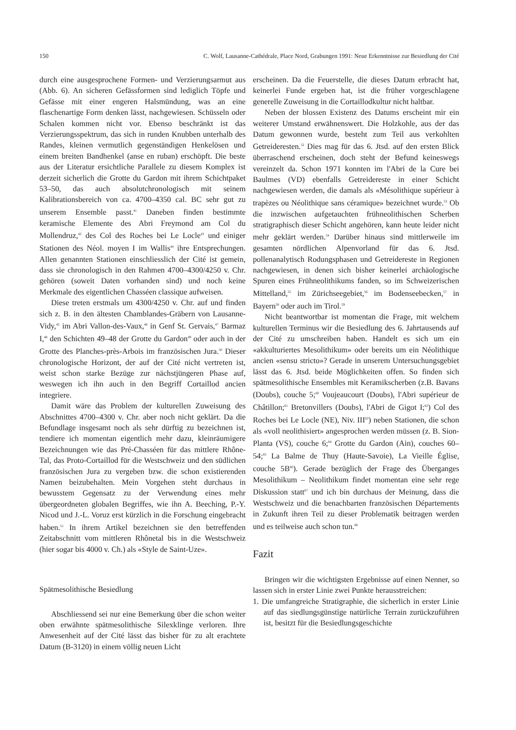150 C. Wolf, Lausanne-Cathédrale, Place Nord, Grabungen 1991: Neue Erkenntnisse zur Besiedlung der Cité
durch eine ausgesprochene Formen- und Verzierungsarmut aus (Abb. 6). An sicheren Gefässformen sind lediglich Töpfe und Gefässe mit einer engeren Halsmündung, was an eine flaschenartige Form denken lässt, nachgewiesen. Schüsseln oder Schalen kommen nicht vor. Ebenso beschränkt ist das Verzierungsspektrum, das sich in runden Knubben unterhalb des Randes, kleinen vermutlich gegenständigen Henkelösen und einem breiten Bandhenkel (anse en ruban) erschöpft. Die beste aus der Literatur ersichtliche Parallele zu diesem Komplex ist derzeit sicherlich die Grotte du Gardon mit ihrem Schichtpaket 53–50, das auch absolutchronologisch mit seinem Kalibrationsbereich von ca. 4700–4350 cal. BC sehr gut zu unserem Ensemble passt.<sup>41</sup> Daneben finden bestimmte keramische Elemente des Abri Freymond am Col du Mollendruz,<sup>42</sup> des Col des Roches bei Le Locle<sup>43</sup> und einiger Stationen des Néol. moyen I im Wallis<sup>44</sup> ihre Entsprechungen. Allen genannten Stationen einschliesslich der Cité ist gemein, dass sie chronologisch in den Rahmen 4700–4300/4250 v. Chr. gehören (soweit Daten vorhanden sind) und noch keine Merkmale des eigentlichen Chasséen classique aufweisen.
Diese treten erstmals um 4300/4250 v. Chr. auf und finden sich z. B. in den ältesten Chamblandes-Gräbern von Lausanne-Vidy,<sup>45</sup> im Abri Vallon-des-Vaux,<sup>46</sup> in Genf St. Gervais,<sup>47</sup> Barmaz I,<sup>48</sup> den Schichten 49–48 der Grotte du Gardon<sup>49</sup> oder auch in der Grotte des Planches-près-Arbois im französischen Jura.<sup>50</sup> Dieser chronologische Horizont, der auf der Cité nicht vertreten ist, weist schon starke Bezüge zur nächstjüngeren Phase auf, weswegen ich ihn auch in den Begriff Cortaillod ancien integriere.
Damit wäre das Problem der kulturellen Zuweisung des Abschnittes 4700–4300 v. Chr. aber noch nicht geklärt. Da die Befundlage insgesamt noch als sehr dürftig zu bezeichnen ist, tendiere ich momentan eigentlich mehr dazu, kleinräumigere Bezeichnungen wie das Pré-Chasséen für das mittlere Rhône-Tal, das Proto-Cortaillod für die Westschweiz und den südlichen französischen Jura zu vergeben bzw. die schon existierenden Namen beizubehalten. Mein Vorgehen steht durchaus in bewusstem Gegensatz zu der Verwendung eines mehr übergeordneten globalen Begriffes, wie ihn A. Beeching, P.-Y. Nicod und J.-L. Voruz erst kürzlich in die Forschung eingebracht haben.<sup>51</sup> In ihrem Artikel bezeichnen sie den betreffenden Zeitabschnitt vom mittleren Rhônetal bis in die Westschweiz (hier sogar bis 4000 v. Ch.) als «Style de Saint-Uze».
Spätmesolithische Besiedlung
Abschliessend sei nur eine Bemerkung über die schon weiter oben erwähnte spätmesolithische Silexklinge verloren. Ihre Anwesenheit auf der Cité lässt das bisher für zu alt erachtete Datum (B-3120) in einem völlig neuen Licht
erscheinen. Da die Feuerstelle, die dieses Datum erbracht hat, keinerlei Funde ergeben hat, ist die früher vorgeschlagene generelle Zuweisung in die Cortaillodkultur nicht haltbar.
Neben der blossen Existenz des Datums erscheint mir ein weiterer Umstand erwähnenswert. Die Holzkohle, aus der das Datum gewonnen wurde, besteht zum Teil aus verkohlten Getreideresten.<sup>52</sup> Dies mag für das 6. Jtsd. auf den ersten Blick überraschend erscheinen, doch steht der Befund keineswegs vereinzelt da. Schon 1971 konnten im l'Abri de la Cure bei Baulmes (VD) ebenfalls Getreidereste in einer Schicht nachgewiesen werden, die damals als «Mésolithique supérieur à trapèzes ou Néolithique sans céramique» bezeichnet wurde.<sup>53</sup> Ob die inzwischen aufgetauchten frühneolithischen Scherben stratigraphisch dieser Schicht angehören, kann heute leider nicht mehr geklärt werden.<sup>54</sup> Darüber hinaus sind mittlerweile im gesamten nördlichen Alpenvorland für das 6. Jtsd. pollenanalytisch Rodungsphasen und Getreidereste in Regionen nachgewiesen, in denen sich bisher keinerlei archäologische Spuren eines Frühneolithikums fanden, so im Schweizerischen Mittelland,<sup>55</sup> im Zürichseegebiet,<sup>56</sup> im Bodenseebecken,<sup>57</sup> in Bayern<sup>58</sup> oder auch im Tirol.<sup>59</sup>
Nicht beantwortbar ist momentan die Frage, mit welchem kulturellen Terminus wir die Besiedlung des 6. Jahrtausends auf der Cité zu umschreiben haben. Handelt es sich um ein «akkulturiertes Mesolithikum» oder bereits um ein Néolithique ancien «sensu stricto»? Gerade in unserem Untersuchungsgebiet lässt das 6. Jtsd. beide Möglichkeiten offen. So finden sich spätmesolithische Ensembles mit Keramikscherben (z.B. Bavans (Doubs), couche 5;<sup>60</sup> Voujeaucourt (Doubs), l'Abri supérieur de Châtillon;<sup>61</sup> Bretonvillers (Doubs), l'Abri de Gigot I;<sup>62</sup>) Col des Roches bei Le Locle (NE), Niv. III<sup>63</sup>) neben Stationen, die schon als «voll neolithisiert» angesprochen werden müssen (z. B. Sion-Planta (VS), couche 6;<sup>64</sup> Grotte du Gardon (Ain), couches 60–54;<sup>65</sup> La Balme de Thuy (Haute-Savoie), La Vieille Église, couche 5B<sup>66</sup>). Gerade bezüglich der Frage des Überganges Mesolithikum – Neolithikum findet momentan eine sehr rege Diskussion statt<sup>67</sup> und ich bin durchaus der Meinung, dass die Westschweiz und die benachbarten französischen Départements in Zukunft ihren Teil zu dieser Problematik beitragen werden und es teilweise auch schon tun.<sup>68</sup>
Fazit
Bringen wir die wichtigsten Ergebnisse auf einen Nenner, so lassen sich in erster Linie zwei Punkte herausstreichen:
1. Die umfangreiche Stratigraphie, die sicherlich in erster Linie auf das siedlungsgünstige natürliche Terrain zurückzuführen ist, besitzt für die Besiedlungsgeschichte